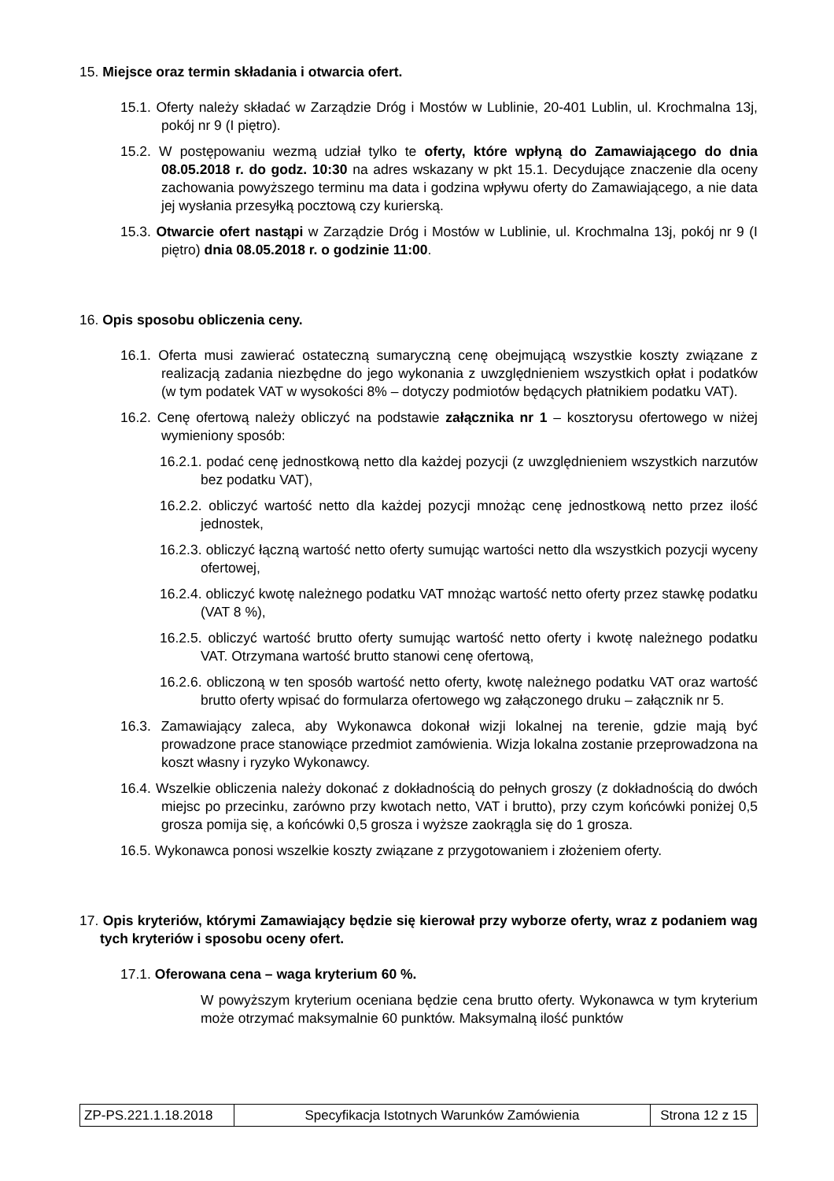15. Miejsce oraz termin składania i otwarcia ofert.
15.1. Oferty należy składać w Zarządzie Dróg i Mostów w Lublinie, 20-401 Lublin, ul. Krochmalna 13j, pokój nr 9 (I piętro).
15.2. W postępowaniu wezmą udział tylko te oferty, które wpłyną do Zamawiającego do dnia 08.05.2018 r. do godz. 10:30 na adres wskazany w pkt 15.1. Decydujące znaczenie dla oceny zachowania powyższego terminu ma data i godzina wpływu oferty do Zamawiającego, a nie data jej wysłania przesyłką pocztową czy kurierską.
15.3. Otwarcie ofert nastąpi w Zarządzie Dróg i Mostów w Lublinie, ul. Krochmalna 13j, pokój nr 9 (I piętro) dnia 08.05.2018 r. o godzinie 11:00.
16. Opis sposobu obliczenia ceny.
16.1. Oferta musi zawierać ostateczną sumaryczną cenę obejmującą wszystkie koszty związane z realizacją zadania niezbędne do jego wykonania z uwzględnieniem wszystkich opłat i podatków (w tym podatek VAT w wysokości 8% – dotyczy podmiotów będących płatnikiem podatku VAT).
16.2. Cenę ofertową należy obliczyć na podstawie załącznika nr 1 – kosztorysu ofertowego w niżej wymieniony sposób:
16.2.1. podać cenę jednostkową netto dla każdej pozycji (z uwzględnieniem wszystkich narzutów bez podatku VAT),
16.2.2. obliczyć wartość netto dla każdej pozycji mnożąc cenę jednostkową netto przez ilość jednostek,
16.2.3. obliczyć łączną wartość netto oferty sumując wartości netto dla wszystkich pozycji wyceny ofertowej,
16.2.4. obliczyć kwotę należnego podatku VAT mnożąc wartość netto oferty przez stawkę podatku (VAT 8 %),
16.2.5. obliczyć wartość brutto oferty sumując wartość netto oferty i kwotę należnego podatku VAT. Otrzymana wartość brutto stanowi cenę ofertową,
16.2.6. obliczoną w ten sposób wartość netto oferty, kwotę należnego podatku VAT oraz wartość brutto oferty wpisać do formularza ofertowego wg załączonego druku – załącznik nr 5.
16.3. Zamawiający zaleca, aby Wykonawca dokonał wizji lokalnej na terenie, gdzie mają być prowadzone prace stanowiące przedmiot zamówienia. Wizja lokalna zostanie przeprowadzona na koszt własny i ryzyko Wykonawcy.
16.4. Wszelkie obliczenia należy dokonać z dokładnością do pełnych groszy (z dokładnością do dwóch miejsc po przecinku, zarówno przy kwotach netto, VAT i brutto), przy czym końcówki poniżej 0,5 grosza pomija się, a końcówki 0,5 grosza i wyższe zaokrągla się do 1 grosza.
16.5. Wykonawca ponosi wszelkie koszty związane z przygotowaniem i złożeniem oferty.
17. Opis kryteriów, którymi Zamawiający będzie się kierował przy wyborze oferty, wraz z podaniem wag tych kryteriów i sposobu oceny ofert.
17.1. Oferowana cena – waga kryterium 60 %.
W powyższym kryterium oceniana będzie cena brutto oferty. Wykonawca w tym kryterium może otrzymać maksymalnie 60 punktów. Maksymalną ilość punktów
| ZP-PS.221.1.18.2018 | Specyfikacja Istotnych Warunków Zamówienia | Strona 12 z 15 |